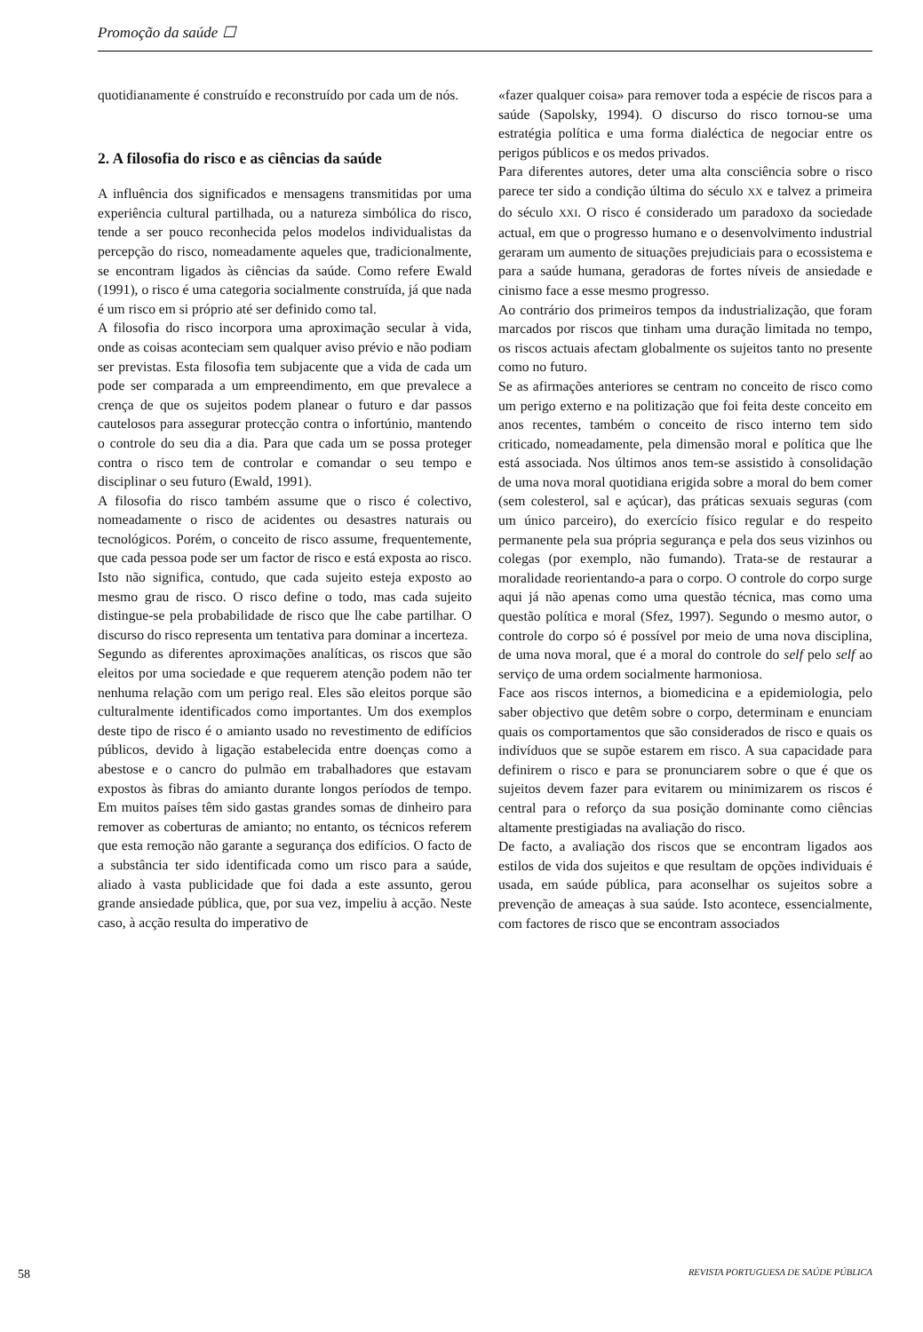Promoção da saúde ☐
quotidianamente é construído e reconstruído por cada um de nós.
2. A filosofia do risco e as ciências da saúde
A influência dos significados e mensagens transmitidas por uma experiência cultural partilhada, ou a natureza simbólica do risco, tende a ser pouco reconhecida pelos modelos individualistas da percepção do risco, nomeadamente aqueles que, tradicionalmente, se encontram ligados às ciências da saúde. Como refere Ewald (1991), o risco é uma categoria socialmente construída, já que nada é um risco em si próprio até ser definido como tal.
A filosofia do risco incorpora uma aproximação secular à vida, onde as coisas aconteciam sem qualquer aviso prévio e não podiam ser previstas. Esta filosofia tem subjacente que a vida de cada um pode ser comparada a um empreendimento, em que prevalece a crença de que os sujeitos podem planear o futuro e dar passos cautelosos para assegurar protecção contra o infortúnio, mantendo o controle do seu dia a dia. Para que cada um se possa proteger contra o risco tem de controlar e comandar o seu tempo e disciplinar o seu futuro (Ewald, 1991).
A filosofia do risco também assume que o risco é colectivo, nomeadamente o risco de acidentes ou desastres naturais ou tecnológicos. Porém, o conceito de risco assume, frequentemente, que cada pessoa pode ser um factor de risco e está exposta ao risco. Isto não significa, contudo, que cada sujeito esteja exposto ao mesmo grau de risco. O risco define o todo, mas cada sujeito distingue-se pela probabilidade de risco que lhe cabe partilhar. O discurso do risco representa um tentativa para dominar a incerteza.
Segundo as diferentes aproximações analíticas, os riscos que são eleitos por uma sociedade e que requerem atenção podem não ter nenhuma relação com um perigo real. Eles são eleitos porque são culturalmente identificados como importantes. Um dos exemplos deste tipo de risco é o amianto usado no revestimento de edifícios públicos, devido à ligação estabelecida entre doenças como a abestose e o cancro do pulmão em trabalhadores que estavam expostos às fibras do amianto durante longos períodos de tempo. Em muitos países têm sido gastas grandes somas de dinheiro para remover as coberturas de amianto; no entanto, os técnicos referem que esta remoção não garante a segurança dos edifícios. O facto de a substância ter sido identificada como um risco para a saúde, aliado à vasta publicidade que foi dada a este assunto, gerou grande ansiedade pública, que, por sua vez, impeliu à acção. Neste caso, à acção resulta do imperativo de
«fazer qualquer coisa» para remover toda a espécie de riscos para a saúde (Sapolsky, 1994). O discurso do risco tornou-se uma estratégia política e uma forma dialéctica de negociar entre os perigos públicos e os medos privados.
Para diferentes autores, deter uma alta consciência sobre o risco parece ter sido a condição última do século XX e talvez a primeira do século XXI. O risco é considerado um paradoxo da sociedade actual, em que o progresso humano e o desenvolvimento industrial geraram um aumento de situações prejudiciais para o ecossistema e para a saúde humana, geradoras de fortes níveis de ansiedade e cinismo face a esse mesmo progresso.
Ao contrário dos primeiros tempos da industrialização, que foram marcados por riscos que tinham uma duração limitada no tempo, os riscos actuais afectam globalmente os sujeitos tanto no presente como no futuro.
Se as afirmações anteriores se centram no conceito de risco como um perigo externo e na politização que foi feita deste conceito em anos recentes, também o conceito de risco interno tem sido criticado, nomeadamente, pela dimensão moral e política que lhe está associada. Nos últimos anos tem-se assistido à consolidação de uma nova moral quotidiana erigida sobre a moral do bem comer (sem colesterol, sal e açúcar), das práticas sexuais seguras (com um único parceiro), do exercício físico regular e do respeito permanente pela sua própria segurança e pela dos seus vizinhos ou colegas (por exemplo, não fumando). Trata-se de restaurar a moralidade reorientando-a para o corpo. O controle do corpo surge aqui já não apenas como uma questão técnica, mas como uma questão política e moral (Sfez, 1997). Segundo o mesmo autor, o controle do corpo só é possível por meio de uma nova disciplina, de uma nova moral, que é a moral do controle do self pelo self ao serviço de uma ordem socialmente harmoniosa.
Face aos riscos internos, a biomedicina e a epidemiologia, pelo saber objectivo que detêm sobre o corpo, determinam e enunciam quais os comportamentos que são considerados de risco e quais os indivíduos que se supõe estarem em risco. A sua capacidade para definirem o risco e para se pronunciarem sobre o que é que os sujeitos devem fazer para evitarem ou minimizarem os riscos é central para o reforço da sua posição dominante como ciências altamente prestigiadas na avaliação do risco.
De facto, a avaliação dos riscos que se encontram ligados aos estilos de vida dos sujeitos e que resultam de opções individuais é usada, em saúde pública, para aconselhar os sujeitos sobre a prevenção de ameaças à sua saúde. Isto acontece, essencialmente, com factores de risco que se encontram associados
58 REVISTA PORTUGUESA DE SAÚDE PÚBLICA